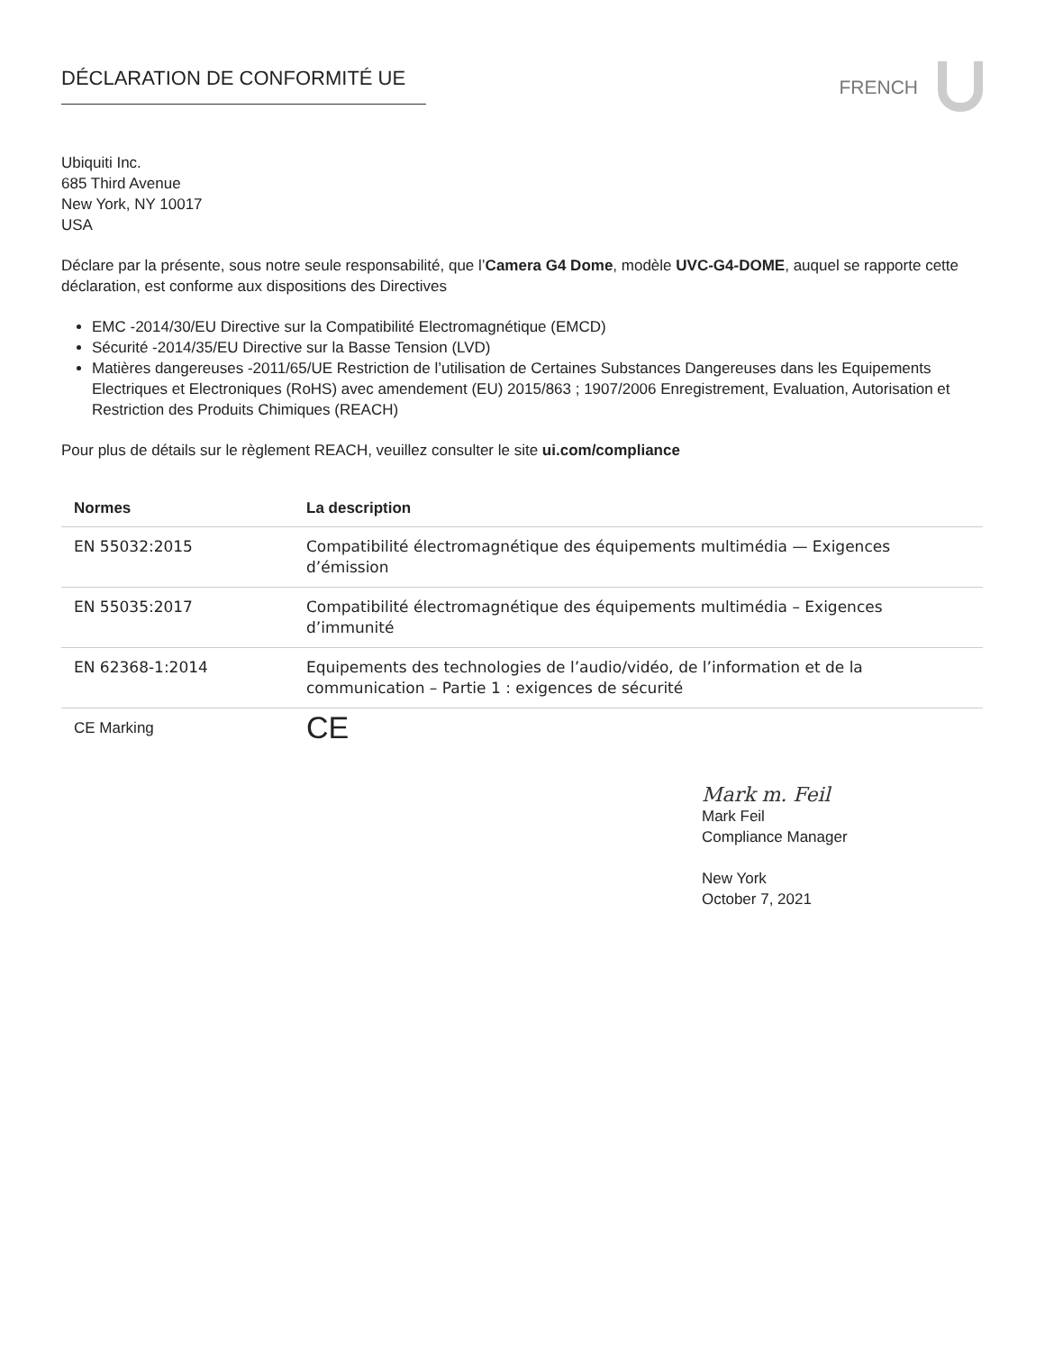DÉCLARATION DE CONFORMITÉ UE
FRENCH
Ubiquiti Inc.
685 Third Avenue
New York, NY 10017
USA
Déclare par la présente, sous notre seule responsabilité, que l’Camera G4 Dome, modèle UVC-G4-DOME, auquel se rapporte cette déclaration, est conforme aux dispositions des Directives
EMC -2014/30/EU Directive sur la Compatibilité Electromagnétique (EMCD)
Sécurité -2014/35/EU Directive sur la Basse Tension (LVD)
Matières dangereuses -2011/65/UE Restriction de l’utilisation de Certaines Substances Dangereuses dans les Equipements Electriques et Electroniques (RoHS) avec amendement (EU) 2015/863 ; 1907/2006 Enregistrement, Evaluation, Autorisation et Restriction des Produits Chimiques (REACH)
Pour plus de détails sur le règlement REACH, veuillez consulter le site ui.com/compliance
| Normes | La description |
| --- | --- |
| EN 55032:2015 | Compatibilité électromagnétique des équipements multimédia — Exigences d’émission |
| EN 55035:2017 | Compatibilité électromagnétique des équipements multimédia – Exigences d’immunité |
| EN 62368-1:2014 | Equipements des technologies de l’audio/vidéo, de l’information et de la communication – Partie 1 : exigences de sécurité |
| CE Marking | CE |
Mark m. Feil
Mark Feil
Compliance Manager
New York
October 7, 2021